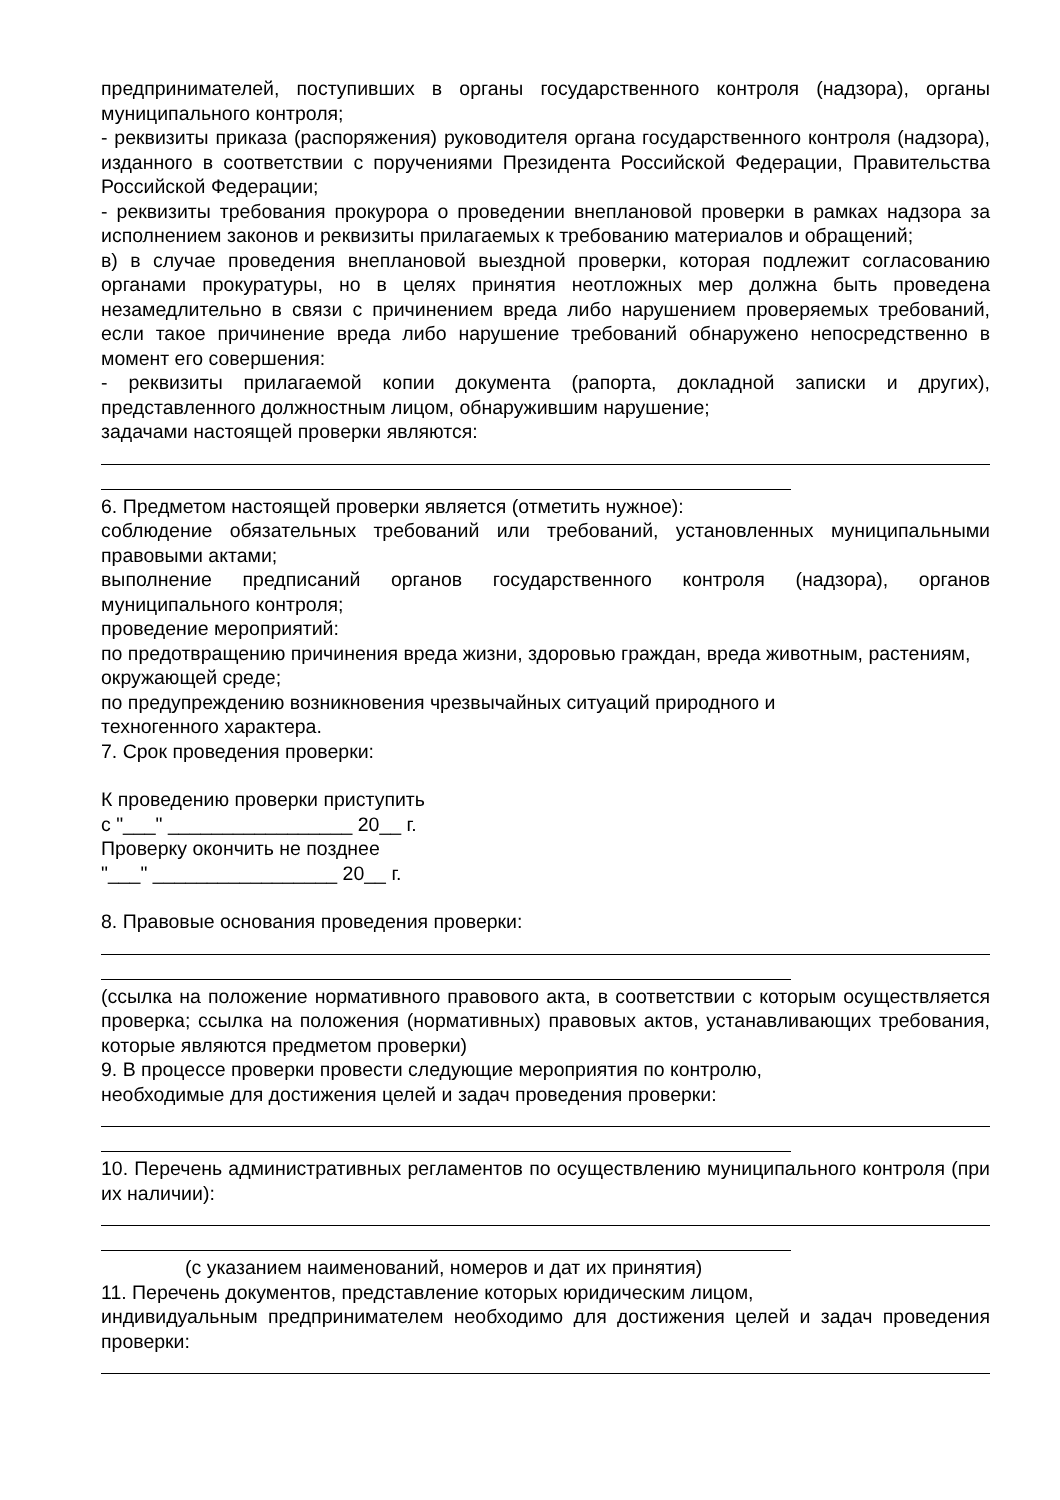предпринимателей, поступивших в органы государственного контроля (надзора), органы муниципального контроля;
- реквизиты приказа (распоряжения) руководителя органа государственного контроля (надзора), изданного в соответствии с поручениями Президента Российской Федерации, Правительства Российской Федерации;
- реквизиты требования прокурора о проведении внеплановой проверки в рамках надзора за исполнением законов и реквизиты прилагаемых к требованию материалов и обращений;
в) в случае проведения внеплановой выездной проверки, которая подлежит согласованию органами прокуратуры, но в целях принятия неотложных мер должна быть проведена незамедлительно в связи с причинением вреда либо нарушением проверяемых требований, если такое причинение вреда либо нарушение требований обнаружено непосредственно в момент его совершения:
- реквизиты прилагаемой копии документа (рапорта, докладной записки и других), представленного должностным лицом, обнаружившим нарушение;
задачами настоящей проверки являются:
6. Предметом настоящей проверки является (отметить нужное):
соблюдение обязательных требований или требований, установленных муниципальными правовыми актами;
выполнение предписаний органов государственного контроля (надзора), органов муниципального контроля;
проведение мероприятий:
по предотвращению причинения вреда жизни, здоровью граждан, вреда животным, растениям, окружающей среде;
по предупреждению возникновения чрезвычайных ситуаций природного и
техногенного характера.
7. Срок проведения проверки:
К проведению проверки приступить
с "___" _________________ 20__ г.
Проверку окончить не позднее
"___" _________________ 20__ г.
8. Правовые основания проведения проверки:
(ссылка на положение нормативного правового акта, в соответствии с которым осуществляется проверка; ссылка на положения (нормативных) правовых актов, устанавливающих требования, которые являются предметом проверки)
9. В процессе проверки провести следующие мероприятия по контролю,
необходимые для достижения целей и задач проведения проверки:
10. Перечень административных регламентов по осуществлению муниципального контроля (при их наличии):
(с указанием наименований, номеров и дат их принятия)
11. Перечень документов, представление которых юридическим лицом,
индивидуальным предпринимателем необходимо для достижения целей и задач проведения проверки: